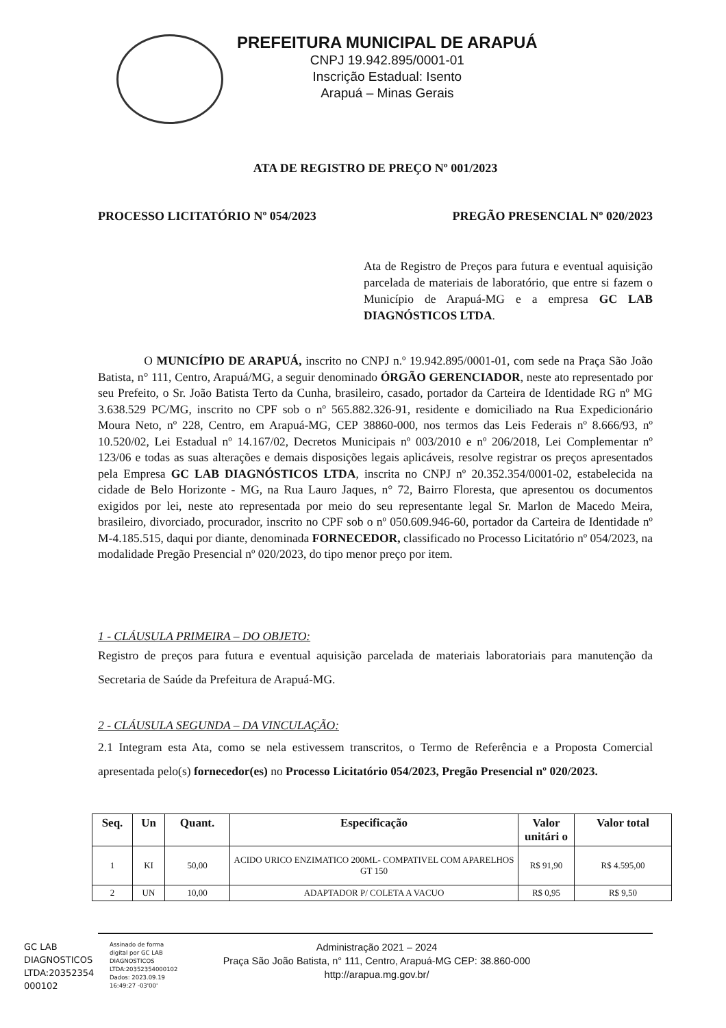PREFEITURA MUNICIPAL DE ARAPUÁ
CNPJ 19.942.895/0001-01
Inscrição Estadual: Isento
Arapuá – Minas Gerais
ATA DE REGISTRO DE PREÇO Nº 001/2023
PROCESSO LICITATÓRIO Nº 054/2023 PREGÃO PRESENCIAL Nº 020/2023
Ata de Registro de Preços para futura e eventual aquisição parcelada de materiais de laboratório, que entre si fazem o Município de Arapuá-MG e a empresa GC LAB DIAGNÓSTICOS LTDA.
O MUNICÍPIO DE ARAPUÁ, inscrito no CNPJ n.º 19.942.895/0001-01, com sede na Praça São João Batista, n° 111, Centro, Arapuá/MG, a seguir denominado ÓRGÃO GERENCIADOR, neste ato representado por seu Prefeito, o Sr. João Batista Terto da Cunha, brasileiro, casado, portador da Carteira de Identidade RG nº MG 3.638.529 PC/MG, inscrito no CPF sob o nº 565.882.326-91, residente e domiciliado na Rua Expedicionário Moura Neto, nº 228, Centro, em Arapuá-MG, CEP 38860-000, nos termos das Leis Federais nº 8.666/93, nº 10.520/02, Lei Estadual nº 14.167/02, Decretos Municipais nº 003/2010 e nº 206/2018, Lei Complementar nº 123/06 e todas as suas alterações e demais disposições legais aplicáveis, resolve registrar os preços apresentados pela Empresa GC LAB DIAGNÓSTICOS LTDA, inscrita no CNPJ nº 20.352.354/0001-02, estabelecida na cidade de Belo Horizonte - MG, na Rua Lauro Jaques, n° 72, Bairro Floresta, que apresentou os documentos exigidos por lei, neste ato representada por meio do seu representante legal Sr. Marlon de Macedo Meira, brasileiro, divorciado, procurador, inscrito no CPF sob o nº 050.609.946-60, portador da Carteira de Identidade nº M-4.185.515, daqui por diante, denominada FORNECEDOR, classificado no Processo Licitatório nº 054/2023, na modalidade Pregão Presencial nº 020/2023, do tipo menor preço por item.
1 - CLÁUSULA PRIMEIRA – DO OBJETO:
Registro de preços para futura e eventual aquisição parcelada de materiais laboratoriais para manutenção da Secretaria de Saúde da Prefeitura de Arapuá-MG.
2 - CLÁUSULA SEGUNDA – DA VINCULAÇÃO:
2.1 Integram esta Ata, como se nela estivessem transcritos, o Termo de Referência e a Proposta Comercial apresentada pelo(s) fornecedor(es) no Processo Licitatório 054/2023, Pregão Presencial nº 020/2023.
| Seq. | Un | Quant. | Especificação | Valor unitári o | Valor total |
| --- | --- | --- | --- | --- | --- |
| 1 | KI | 50,00 | ACIDO URICO ENZIMATICO 200ML- COMPATIVEL COM APARELHOS GT 150 | R$ 91,90 | R$ 4.595,00 |
| 2 | UN | 10,00 | ADAPTADOR P/ COLETA A VACUO | R$ 0,95 | R$ 9,50 |
GC LAB
DIAGNOSTICOS
LTDA:20352354
000102
Assinado de forma
digital por GC LAB
DIAGNOSTICOS
LTDA:20352354000102
Dados: 2023.09.19
16:49:27 -03'00'
Administração 2021 – 2024
Praça São João Batista, n° 111, Centro, Arapuá-MG CEP: 38.860-000
http://arapua.mg.gov.br/